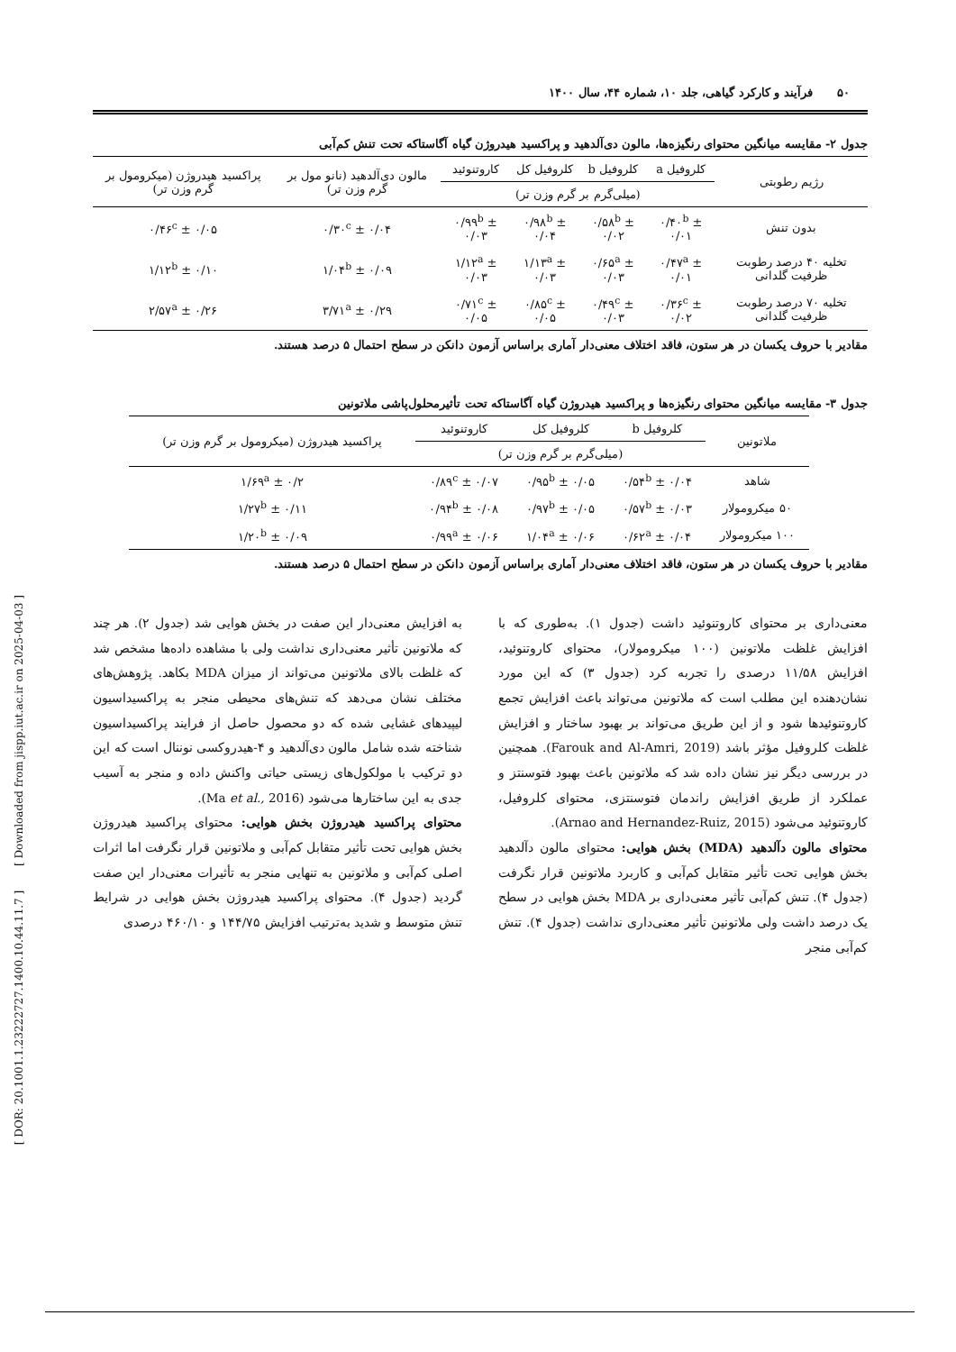[ DOR: 20.1001.1.23222727.1400.10.44.11.7 ] [ Downloaded from jispp.iut.ac.ir on 2025-04-03 ]
۵۰ فرآیند و کارکرد گیاهی، جلد ۱۰، شماره ۴۴، سال ۱۴۰۰
جدول ۲- مقایسه میانگین محتوای رنگیزه‌ها، مالون دی‌آلدهید و پراکسید هیدروژن گیاه آگاستاکه تحت تنش کم‌آبی
| رژیم رطوبتی | کلروفیل a | کلروفیل b | کلروفیل کل | کاروتنوئید | مالون دی‌آلدهید (نانو مول بر گرم وزن تر) | پراکسید هیدروژن (میکرومول بر گرم وزن تر) |
| --- | --- | --- | --- | --- | --- | --- |
| | (میلی‌گرم بر گرم وزن تر) | | | | | |
| بدون تنش | ۰/۴۰<sup>b</sup> ± ۰/۰۱ | ۰/۵۸<sup>b</sup> ± ۰/۰۲ | ۰/۹۸<sup>b</sup> ± ۰/۰۴ | ۰/۹۹<sup>b</sup> ± ۰/۰۳ | ۰/۳۰<sup>c</sup> ± ۰/۰۴ | ۰/۴۶<sup>c</sup> ± ۰/۰۵ |
| تخلیه ۴۰ درصد رطوبت ظرفیت گلدانی | ۰/۴۷<sup>a</sup> ± ۰/۰۱ | ۰/۶۵<sup>a</sup> ± ۰/۰۳ | ۱/۱۳<sup>a</sup> ± ۰/۰۳ | ۱/۱۲<sup>a</sup> ± ۰/۰۳ | ۱/۰۴<sup>b</sup> ± ۰/۰۹ | ۱/۱۲<sup>b</sup> ± ۰/۱۰ |
| تخلیه ۷۰ درصد رطوبت ظرفیت گلدانی | ۰/۳۶<sup>c</sup> ± ۰/۰۲ | ۰/۴۹<sup>c</sup> ± ۰/۰۳ | ۰/۸۵<sup>c</sup> ± ۰/۰۵ | ۰/۷۱<sup>c</sup> ± ۰/۰۵ | ۳/۷۱<sup>a</sup> ± ۰/۲۹ | ۲/۵۷<sup>a</sup> ± ۰/۲۶ |
مقادیر با حروف یکسان در هر ستون، فاقد اختلاف معنی‌دار آماری براساس آزمون دانکن در سطح احتمال ۵ درصد هستند.
جدول ۳- مقایسه میانگین محتوای رنگیزه‌ها و پراکسید هیدروژن گیاه آگاستاکه تحت تأثیرمحلول‌پاشی ملاتونین
| ملاتونین | کلروفیل b | کلروفیل کل | کاروتنوئید | پراکسید هیدروژن (میکرومول بر گرم وزن تر) |
| --- | --- | --- | --- | --- |
| | (میلی‌گرم بر گرم وزن تر) | | | |
| شاهد | ۰/۵۴<sup>b</sup> ± ۰/۰۴ | ۰/۹۵<sup>b</sup> ± ۰/۰۵ | ۰/۸۹<sup>c</sup> ± ۰/۰۷ | ۱/۶۹<sup>a</sup> ± ۰/۲ |
| ۵۰ میکرومولار | ۰/۵۷<sup>b</sup> ± ۰/۰۳ | ۰/۹۷<sup>b</sup> ± ۰/۰۵ | ۰/۹۴<sup>b</sup> ± ۰/۰۸ | ۱/۲۷<sup>b</sup> ± ۰/۱۱ |
| ۱۰۰ میکرومولار | ۰/۶۲<sup>a</sup> ± ۰/۰۴ | ۱/۰۴<sup>a</sup> ± ۰/۰۶ | ۰/۹۹<sup>a</sup> ± ۰/۰۶ | ۱/۲۰<sup>b</sup> ± ۰/۰۹ |
مقادیر با حروف یکسان در هر ستون، فاقد اختلاف معنی‌دار آماری براساس آزمون دانکن در سطح احتمال ۵ درصد هستند.
معنی‌داری بر محتوای کاروتنوئید داشت (جدول ۱). به‌طوری که با افزایش غلظت ملاتونین (۱۰۰ میکرومولار)، محتوای کاروتنوئید، افزایش ۱۱/۵۸ درصدی را تجربه کرد (جدول ۳) که این مورد نشان‌دهنده این مطلب است که ملاتونین می‌تواند باعث افزایش تجمع کاروتنوئیدها شود و از این طریق می‌تواند بر بهبود ساختار و افزایش غلظت کلروفیل مؤثر باشد (Farouk and Al-Amri, 2019). همچنین در بررسی دیگر نیز نشان داده شد که ملاتونین باعث بهبود فتوسنتز و عملکرد از طریق افزایش راندمان فتوسنتزی، محتوای کلروفیل، کاروتنوئید می‌شود (Arnao and Hernandez-Ruiz, 2015).
محتوای مالون دآلدهید (MDA) بخش هوایی: محتوای مالون دآلدهید بخش هوایی تحت تأثیر متقابل کم‌آبی و کاربرد ملاتونین قرار نگرفت (جدول ۴). تنش کم‌آبی تأثیر معنی‌داری بر MDA بخش هوایی در سطح یک درصد داشت ولی ملاتونین تأثیر معنی‌داری نداشت (جدول ۴). تنش کم‌آبی منجر
به افزایش معنی‌دار این صفت در بخش هوایی شد (جدول ۲). هر چند که ملاتونین تأثیر معنی‌داری نداشت ولی با مشاهده داده‌ها مشخص شد که غلظت بالای ملاتونین می‌تواند از میزان MDA بکاهد. پژوهش‌های مختلف نشان می‌دهد که تنش‌های محیطی منجر به پراکسیداسیون لیپیدهای غشایی شده که دو محصول حاصل از فرایند پراکسیداسیون شناخته شده شامل مالون دی‌آلدهید و ۴-هیدروکسی نوننال است که این دو ترکیب با مولکول‌های زیستی حیاتی واکنش داده و منجر به آسیب جدی به این ساختارها می‌شود (Ma et al., 2016).
محتوای پراکسید هیدروژن بخش هوایی: محتوای پراکسید هیدروژن بخش هوایی تحت تأثیر متقابل کم‌آبی و ملاتونین قرار نگرفت اما اثرات اصلی کم‌آبی و ملاتونین به تنهایی منجر به تأثیرات معنی‌دار این صفت گردید (جدول ۴). محتوای پراکسید هیدروژن بخش هوایی در شرایط تنش متوسط و شدید به‌ترتیب افزایش ۱۴۴/۷۵ و ۴۶۰/۱۰ درصدی